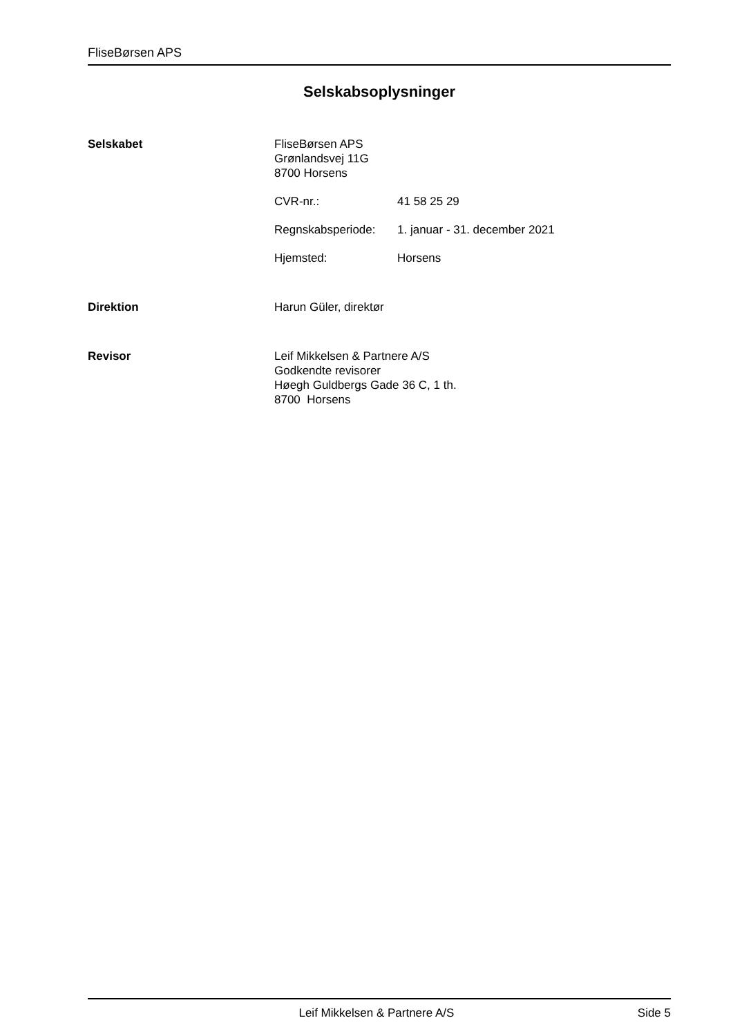FliseBørsen APS
Selskabsoplysninger
Selskabet FliseBørsen APS
Grønlandsvej 11G
8700 Horsens
CVR-nr.: 41 58 25 29
Regnskabsperiode: 1. januar - 31. december 2021
Hjemsted: Horsens
Direktion Harun Güler, direktør
Revisor Leif Mikkelsen & Partnere A/S
Godkendte revisorer
Høegh Guldbergs Gade 36 C, 1 th.
8700 Horsens
Leif Mikkelsen & Partnere A/S Side 5